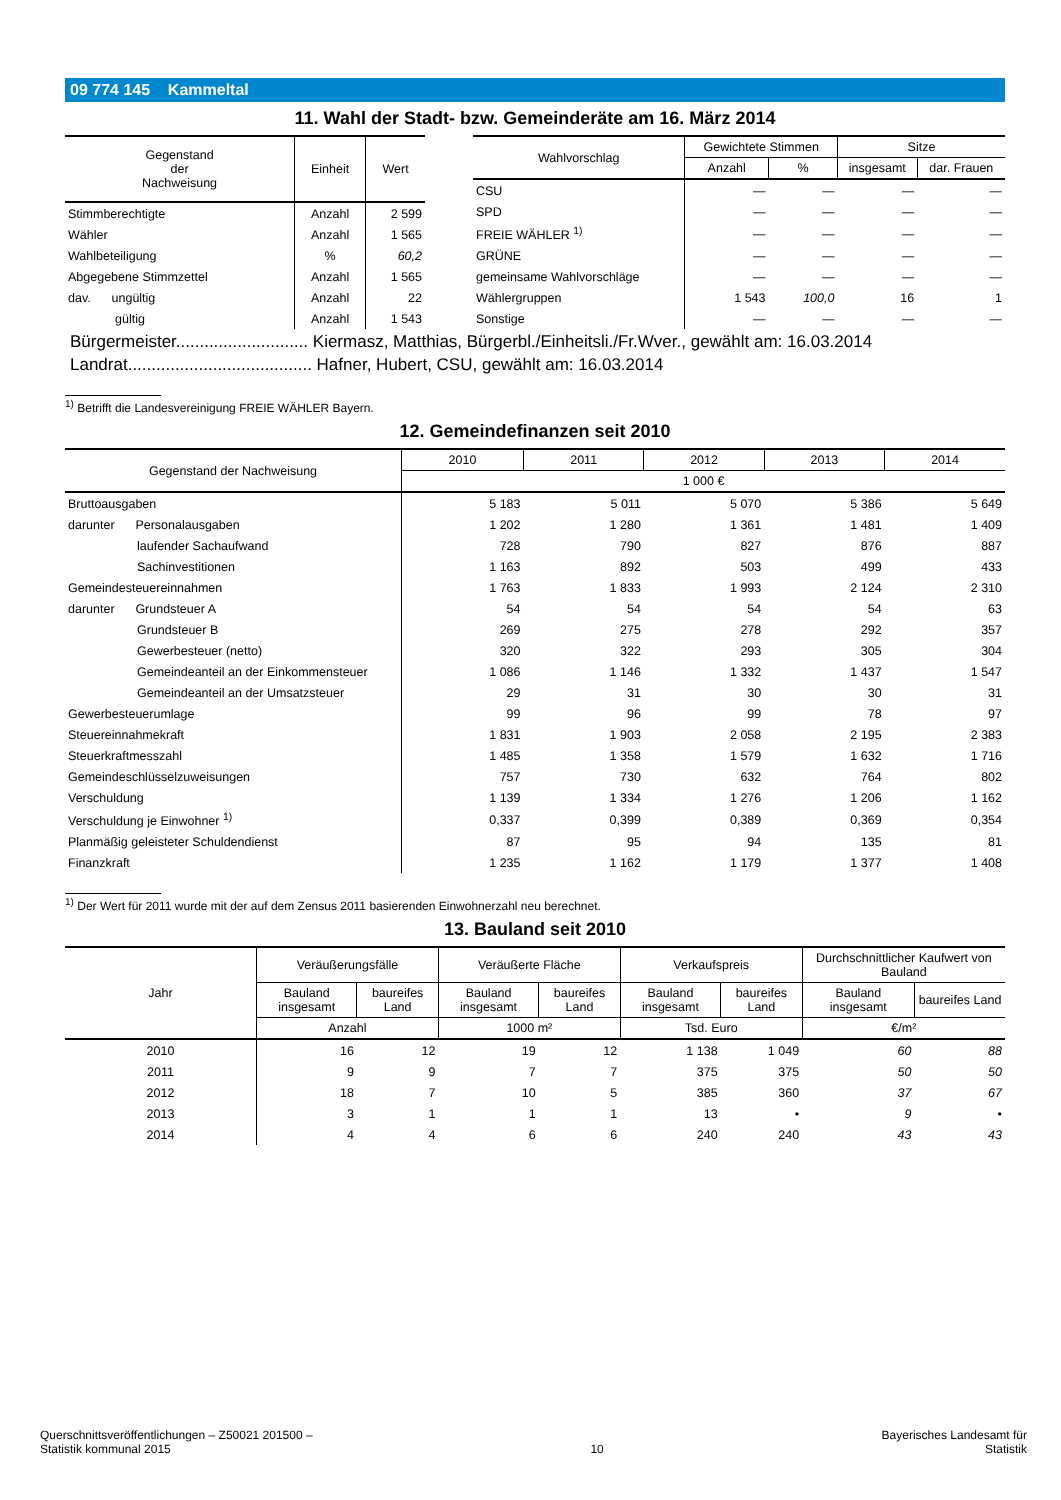09 774 145 Kammeltal
11. Wahl der Stadt- bzw. Gemeinderäte am 16. März 2014
| Gegenstand der Nachweisung | Einheit | Wert |
| --- | --- | --- |
| Stimmberechtigte | Anzahl | 2 599 |
| Wähler | Anzahl | 1 565 |
| Wahlbeteiligung | % | 60,2 |
| Abgegebene Stimmzettel | Anzahl | 1 565 |
| dav. ungültig | Anzahl | 22 |
| gültig | Anzahl | 1 543 |
| Wahlvorschlag | Gewichtete Stimmen | | Sitze | |
| --- | --- | --- | --- | --- |
| | Anzahl | % | insgesamt | dar. Frauen |
| CSU | — | — | — | — |
| SPD | — | — | — | — |
| FREIE WÄHLER <sup>1)</sup> | — | — | — | — |
| GRÜNE | — | — | — | — |
| gemeinsame Wahlvorschläge | — | — | — | — |
| Wählergruppen | 1 543 | 100,0 | 16 | 1 |
| Sonstige | — | — | — | — |
Bürgermeister............................ Kiermasz, Matthias, Bürgerbl./Einheitsli./Fr.Wver., gewählt am: 16.03.2014
Landrat....................................... Hafner, Hubert, CSU, gewählt am: 16.03.2014
<sup>1)</sup> Betrifft die Landesvereinigung FREIE WÄHLER Bayern.
12. Gemeindefinanzen seit 2010
| Gegenstand der Nachweisung | 2010 | 2011 | 2012 | 2013 | 2014 |
| --- | --- | --- | --- | --- | --- |
| | 1 000 € | | | | |
| Bruttoausgaben | 5 183 | 5 011 | 5 070 | 5 386 | 5 649 |
| darunter Personalausgaben | 1 202 | 1 280 | 1 361 | 1 481 | 1 409 |
| laufender Sachaufwand | 728 | 790 | 827 | 876 | 887 |
| Sachinvestitionen | 1 163 | 892 | 503 | 499 | 433 |
| Gemeindesteuereinnahmen | 1 763 | 1 833 | 1 993 | 2 124 | 2 310 |
| darunter Grundsteuer A | 54 | 54 | 54 | 54 | 63 |
| Grundsteuer B | 269 | 275 | 278 | 292 | 357 |
| Gewerbesteuer (netto) | 320 | 322 | 293 | 305 | 304 |
| Gemeindeanteil an der Einkommensteuer | 1 086 | 1 146 | 1 332 | 1 437 | 1 547 |
| Gemeindeanteil an der Umsatzsteuer | 29 | 31 | 30 | 30 | 31 |
| Gewerbesteuerumlage | 99 | 96 | 99 | 78 | 97 |
| Steuereinnahmekraft | 1 831 | 1 903 | 2 058 | 2 195 | 2 383 |
| Steuerkraftmesszahl | 1 485 | 1 358 | 1 579 | 1 632 | 1 716 |
| Gemeindeschlüsselzuweisungen | 757 | 730 | 632 | 764 | 802 |
| Verschuldung | 1 139 | 1 334 | 1 276 | 1 206 | 1 162 |
| Verschuldung je Einwohner <sup>1)</sup> | 0,337 | 0,399 | 0,389 | 0,369 | 0,354 |
| Planmäßig geleisteter Schuldendienst | 87 | 95 | 94 | 135 | 81 |
| Finanzkraft | 1 235 | 1 162 | 1 179 | 1 377 | 1 408 |
<sup>1)</sup> Der Wert für 2011 wurde mit der auf dem Zensus 2011 basierenden Einwohnerzahl neu berechnet.
13. Bauland seit 2010
| Jahr | Veräußerungsfälle | | Veräußerte Fläche | | Verkaufspreis | | Durchschnittlicher Kaufwert von Bauland | |
| --- | --- | --- | --- | --- | --- | --- | --- | --- |
| | Bauland insgesamt | baureifes Land | Bauland insgesamt | baureifes Land | Bauland insgesamt | baureifes Land | Bauland insgesamt | baureifes Land |
| | Anzahl | | 1000 m² | | Tsd. Euro | | €/m² | |
| 2010 | 16 | 12 | 19 | 12 | 1 138 | 1 049 | 60 | 88 |
| 2011 | 9 | 9 | 7 | 7 | 375 | 375 | 50 | 50 |
| 2012 | 18 | 7 | 10 | 5 | 385 | 360 | 37 | 67 |
| 2013 | 3 | 1 | 1 | 1 | 13 | • | 9 | • |
| 2014 | 4 | 4 | 6 | 6 | 240 | 240 | 43 | 43 |
Querschnittsveröffentlichungen – Z50021 201500 –
Statistik kommunal 2015
10
Bayerisches Landesamt für
Statistik